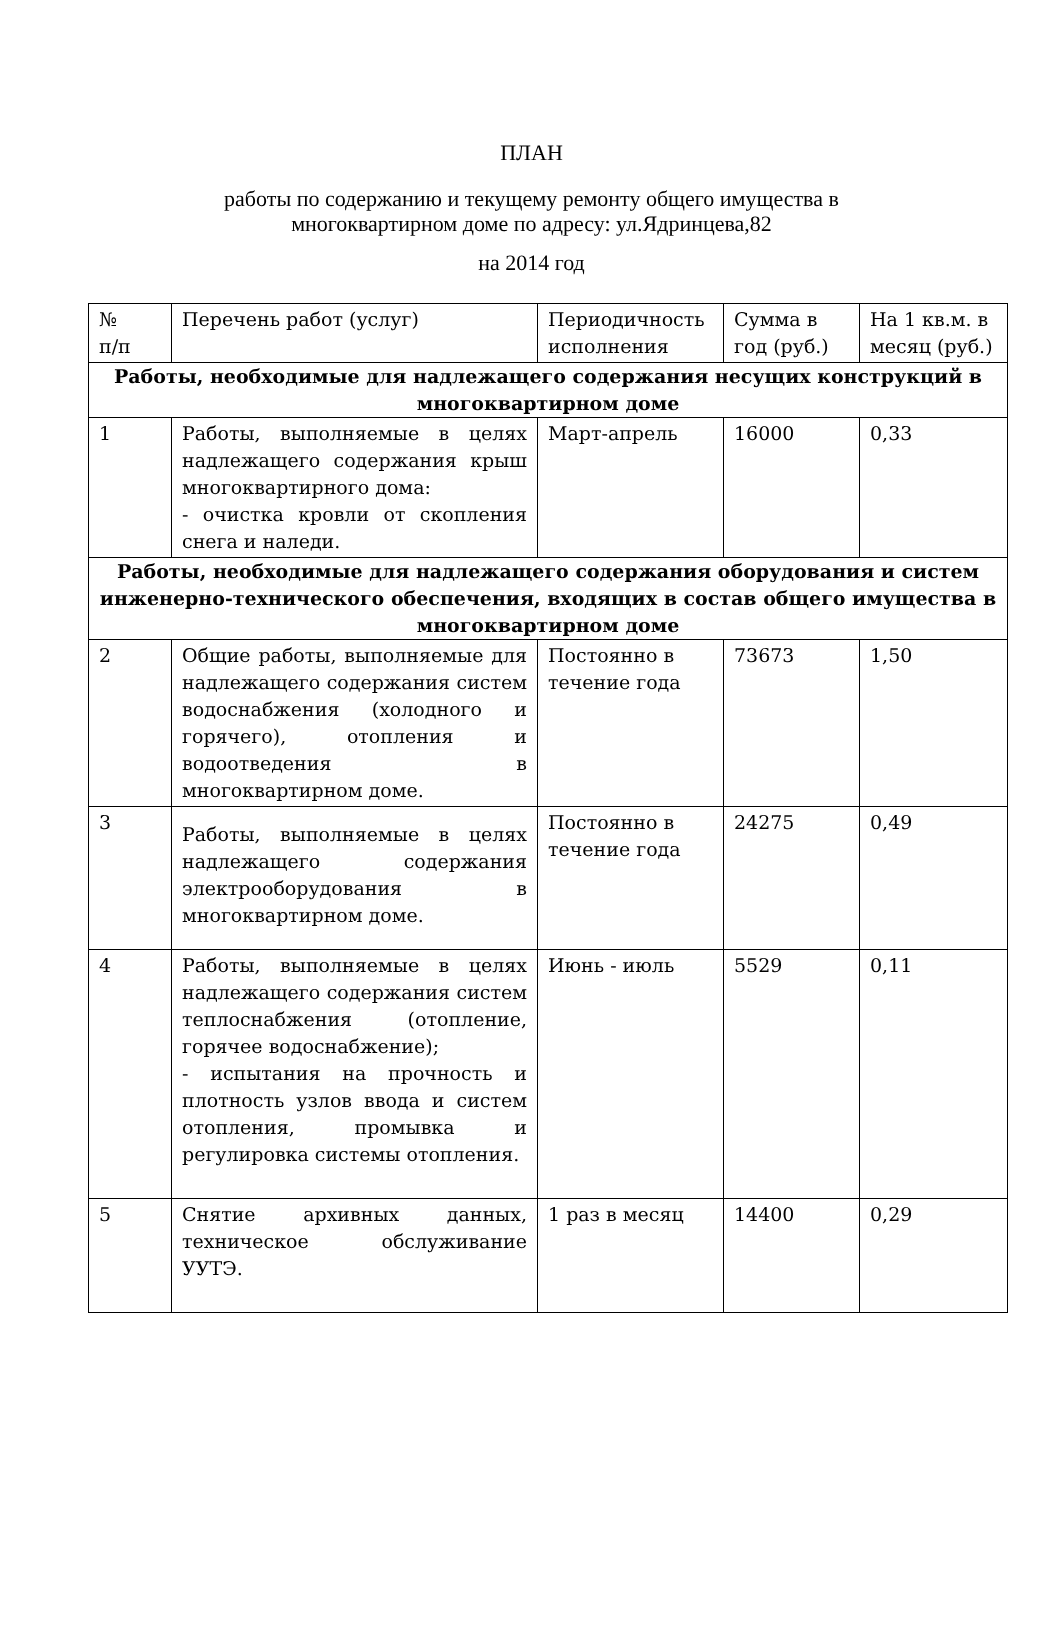ПЛАН
работы по содержанию и текущему ремонту общего имущества в
многоквартирном доме по адресу: ул.Ядринцева,82
на 2014 год
| № п/п | Перечень работ (услуг) | Периодичность исполнения | Сумма в год (руб.) | На 1 кв.м. в месяц (руб.) |
| Работы, необходимые для надлежащего содержания несущих конструкций в многоквартирном доме | | | | |
| 1 | Работы, выполняемые в целях надлежащего содержания крыш многоквартирного дома: - очистка кровли от скопления снега и наледи. | Март-апрель | 16000 | 0,33 |
| Работы, необходимые для надлежащего содержания оборудования и систем инженерно-технического обеспечения, входящих в состав общего имущества в многоквартирном доме | | | | |
| 2 | Общие работы, выполняемые для надлежащего содержания систем водоснабжения (холодного и горячего), отопления и водоотведения в многоквартирном доме. | Постоянно в течение года | 73673 | 1,50 |
| 3 | Работы, выполняемые в целях надлежащего содержания электрооборудования в многоквартирном доме. | Постоянно в течение года | 24275 | 0,49 |
| 4 | Работы, выполняемые в целях надлежащего содержания систем теплоснабжения (отопление, горячее водоснабжение); - испытания на прочность и плотность узлов ввода и систем отопления, промывка и регулировка системы отопления. | Июнь - июль | 5529 | 0,11 |
| 5 | Снятие архивных данных, техническое обслуживание УУТЭ. | 1 раз в месяц | 14400 | 0,29 |